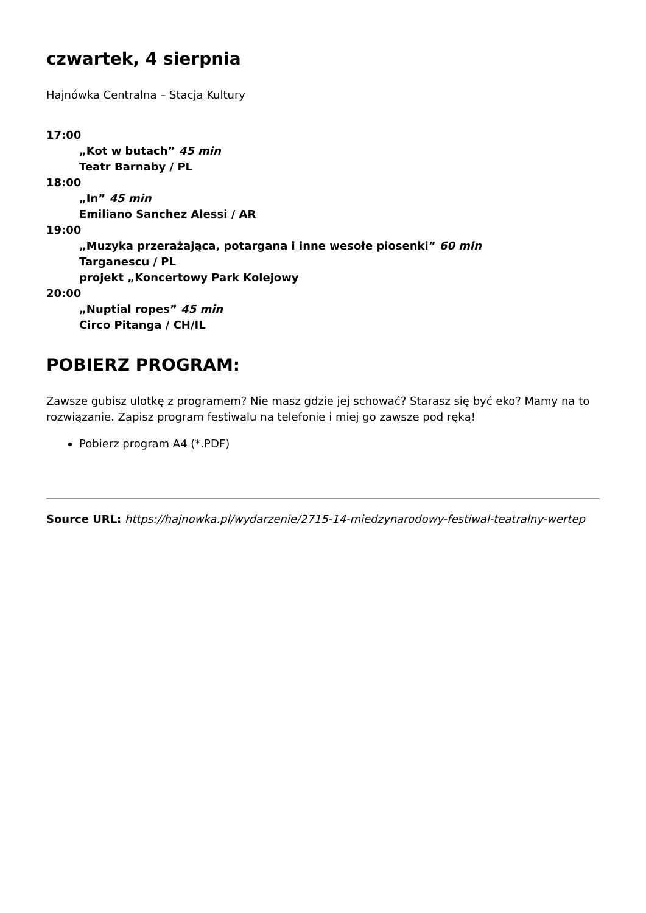czwartek, 4 sierpnia
Hajnówka Centralna – Stacja Kultury
17:00
„Kot w butach” 45 min
Teatr Barnaby / PL
18:00
„In” 45 min
Emiliano Sanchez Alessi / AR
19:00
„Muzyka przerażająca, potargana i inne wesołe piosenki” 60 min
Targanescu / PL
projekt „Koncertowy Park Kolejowy
20:00
„Nuptial ropes” 45 min
Circo Pitanga / CH/IL
POBIERZ PROGRAM:
Zawsze gubisz ulotkę z programem? Nie masz gdzie jej schować? Starasz się być eko? Mamy na to rozwiązanie. Zapisz program festiwalu na telefonie i miej go zawsze pod ręką!
Pobierz program A4 (*.PDF)
Source URL: https://hajnowka.pl/wydarzenie/2715-14-miedzynarodowy-festiwal-teatralny-wertep